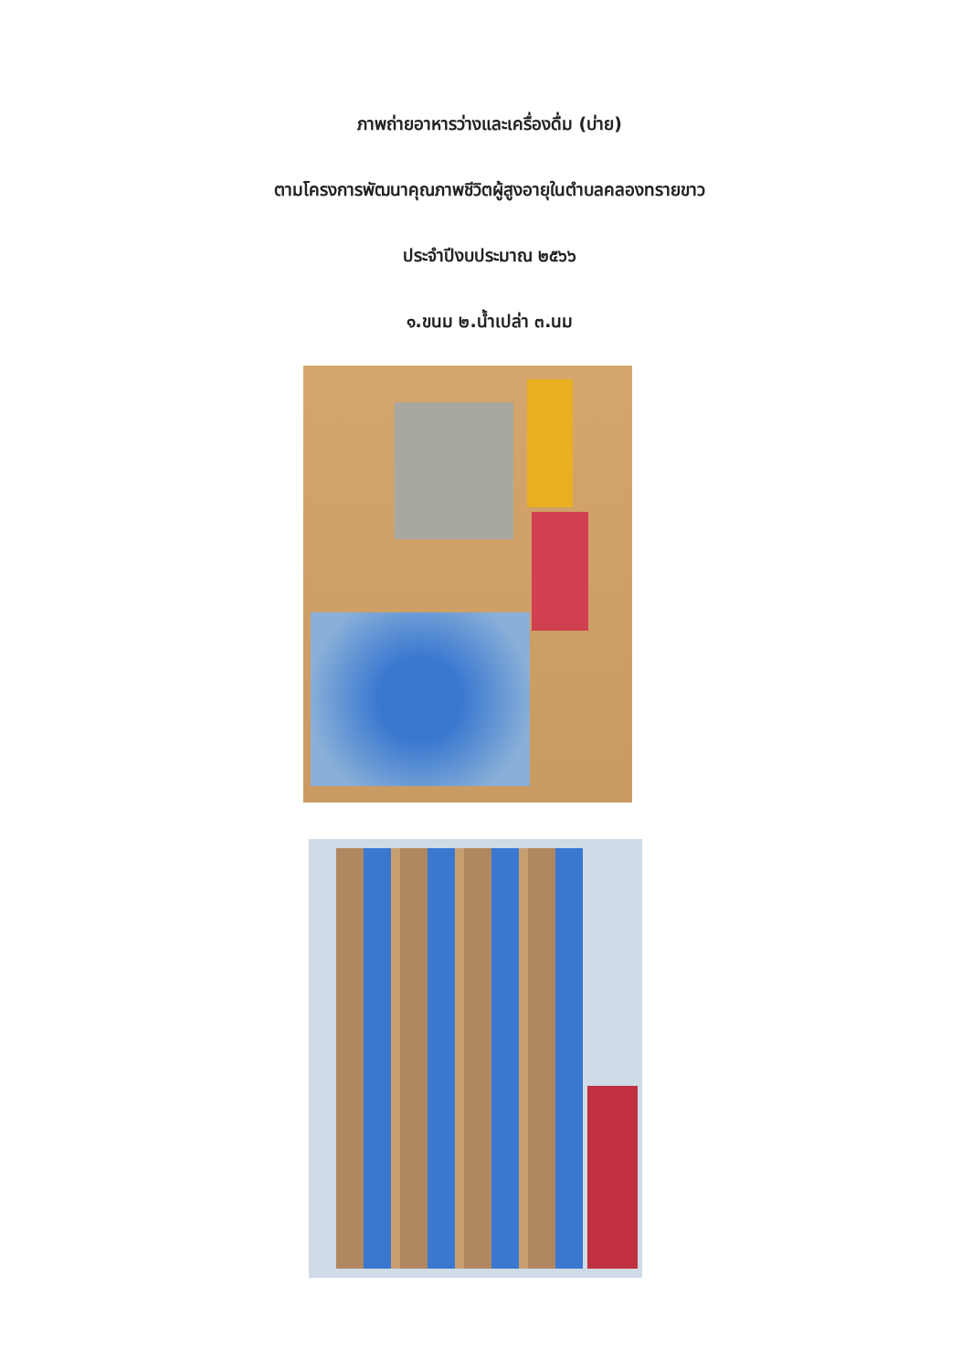ภาพถ่ายอาหารว่างและเครื่องดื่ม (บ่าย)
ตามโครงการพัฒนาคุณภาพชีวิตผู้สูงอายุในตำบลคลองทรายขาว
ประจำปีงบประมาณ ๒๕๖๖
๑.ขนม ๒.น้ำเปล่า ๓.นม